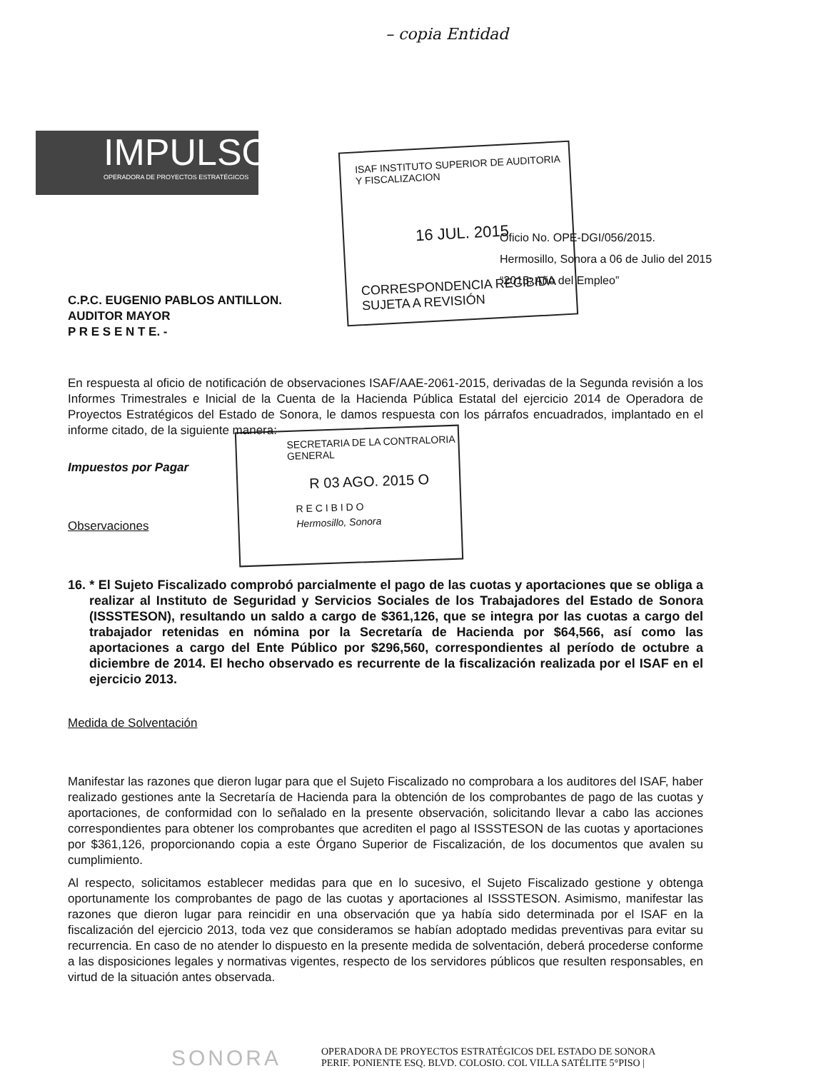– copia Entidad
IMPULSOR
OPERADORA DE PROYECTOS ESTRATÉGICOS
ISAF INSTITUTO SUPERIOR DE AUDITORIA Y FISCALIZACION
16 JUL. 2015
CORRESPONDENCIA RECIBIDA SUJETA A REVISIÓN
Oficio No. OPE-DGI/056/2015.
Hermosillo, Sonora a 06 de Julio del 2015
“2015: Año del Empleo”
SECRETARIA DE LA CONTRALORIA GENERAL
R 03 AGO. 2015 O
R E C I B I D O
Hermosillo, Sonora
C.P.C. EUGENIO PABLOS ANTILLON.
AUDITOR MAYOR
P R E S E N T E. -
En respuesta al oficio de notificación de observaciones ISAF/AAE-2061-2015, derivadas de la Segunda revisión a los Informes Trimestrales e Inicial de la Cuenta de la Hacienda Pública Estatal del ejercicio 2014 de Operadora de Proyectos Estratégicos del Estado de Sonora, le damos respuesta con los párrafos encuadrados, implantado en el informe citado, de la siguiente manera:
Impuestos por Pagar
Observaciones
16. * El Sujeto Fiscalizado comprobó parcialmente el pago de las cuotas y aportaciones que se obliga a realizar al Instituto de Seguridad y Servicios Sociales de los Trabajadores del Estado de Sonora (ISSSTESON), resultando un saldo a cargo de $361,126, que se integra por las cuotas a cargo del trabajador retenidas en nómina por la Secretaría de Hacienda por $64,566, así como las aportaciones a cargo del Ente Público por $296,560, correspondientes al período de octubre a diciembre de 2014. El hecho observado es recurrente de la fiscalización realizada por el ISAF en el ejercicio 2013.
Medida de Solventación
Manifestar las razones que dieron lugar para que el Sujeto Fiscalizado no comprobara a los auditores del ISAF, haber realizado gestiones ante la Secretaría de Hacienda para la obtención de los comprobantes de pago de las cuotas y aportaciones, de conformidad con lo señalado en la presente observación, solicitando llevar a cabo las acciones correspondientes para obtener los comprobantes que acrediten el pago al ISSSTESON de las cuotas y aportaciones por $361,126, proporcionando copia a este Órgano Superior de Fiscalización, de los documentos que avalen su cumplimiento.
Al respecto, solicitamos establecer medidas para que en lo sucesivo, el Sujeto Fiscalizado gestione y obtenga oportunamente los comprobantes de pago de las cuotas y aportaciones al ISSSTESON. Asimismo, manifestar las razones que dieron lugar para reincidir en una observación que ya había sido determinada por el ISAF en la fiscalización del ejercicio 2013, toda vez que consideramos se habían adoptado medidas preventivas para evitar su recurrencia. En caso de no atender lo dispuesto en la presente medida de solventación, deberá procederse conforme a las disposiciones legales y normativas vigentes, respecto de los servidores públicos que resulten responsables, en virtud de la situación antes observada.
SONORA
OPERADORA DE PROYECTOS ESTRATÉGICOS DEL ESTADO DE SONORA
PERIF. PONIENTE ESQ. BLVD. COLOSIO. COL VILLA SATÉLITE 5°PISO |